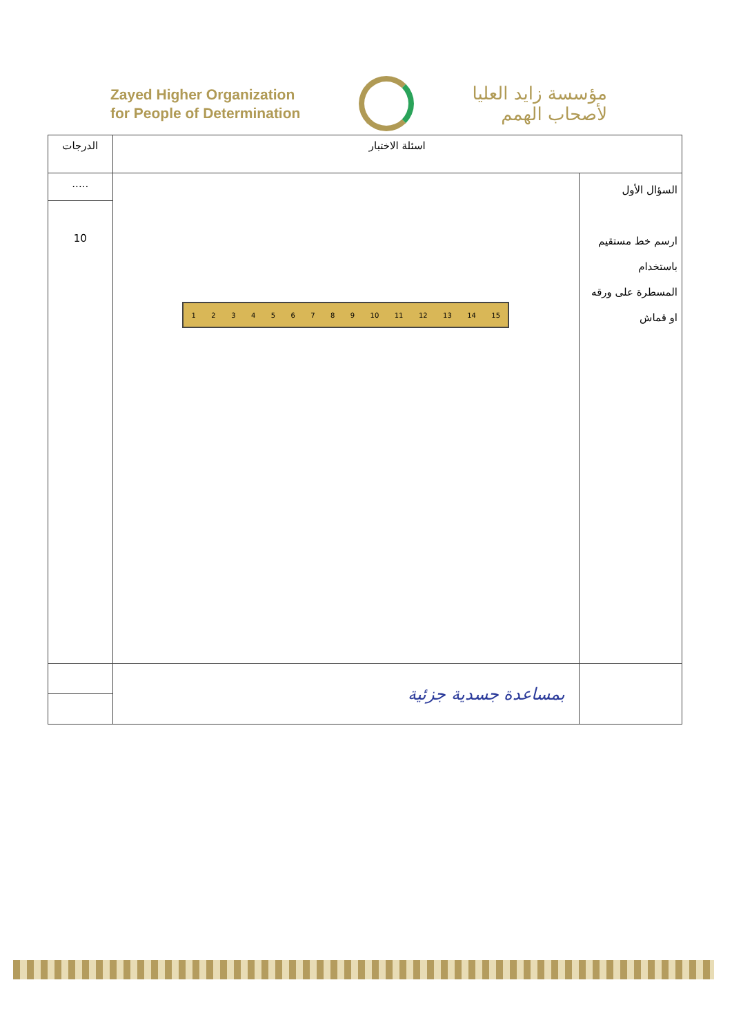Zayed Higher Organization
for People of Determination
مؤسسة زايد العليا
لأصحاب الهمم
| اسئلة الاختبار | | الدرجات |
| السؤال الأول ارسم خط مستقيم باستخدام المسطرة على ورقه او قماش | 1 2 3 4 5 6 7 8 9 10 11 12 13 14 15 | ..... |
| | | 10 |
| | بمساعدة جسدية جزئية | |